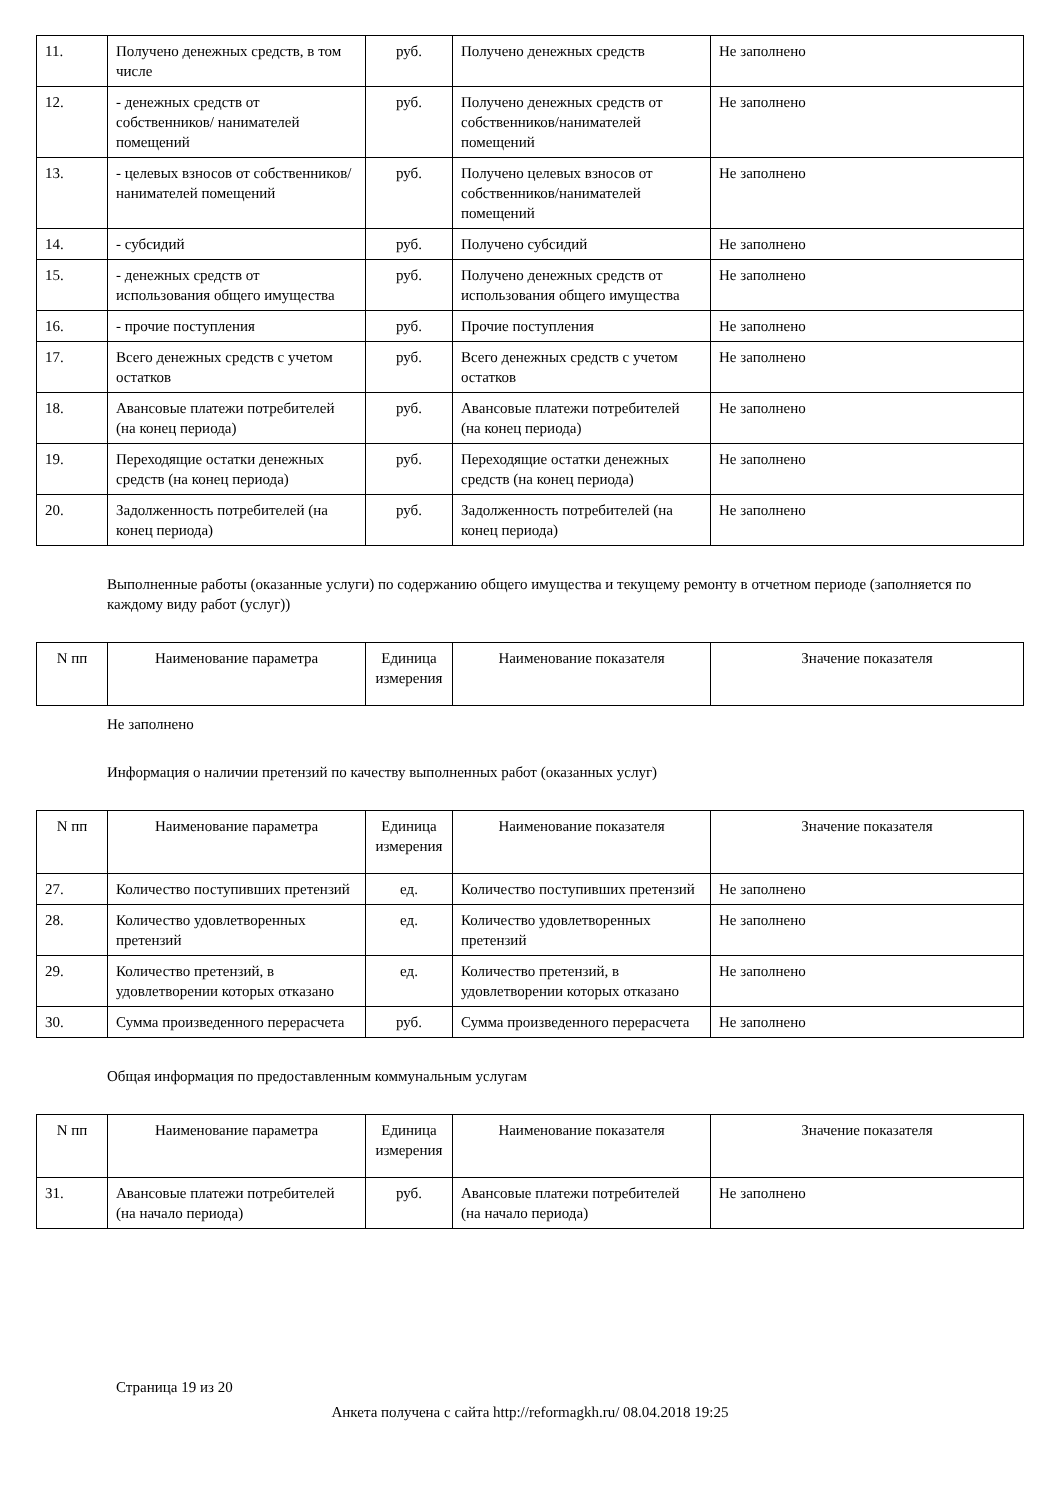| 11. | Получено денежных средств, в том числе | руб. | Получено денежных средств | Не заполнено |
| 12. | - денежных средств от собственников/ нанимателей помещений | руб. | Получено денежных средств от собственников/нанимателей помещений | Не заполнено |
| 13. | - целевых взносов от собственников/ нанимателей помещений | руб. | Получено целевых взносов от собственников/нанимателей помещений | Не заполнено |
| 14. | - субсидий | руб. | Получено субсидий | Не заполнено |
| 15. | - денежных средств от использования общего имущества | руб. | Получено денежных средств от использования общего имущества | Не заполнено |
| 16. | - прочие поступления | руб. | Прочие поступления | Не заполнено |
| 17. | Всего денежных средств с учетом остатков | руб. | Всего денежных средств с учетом остатков | Не заполнено |
| 18. | Авансовые платежи потребителей (на конец периода) | руб. | Авансовые платежи потребителей (на конец периода) | Не заполнено |
| 19. | Переходящие остатки денежных средств (на конец периода) | руб. | Переходящие остатки денежных средств (на конец периода) | Не заполнено |
| 20. | Задолженность потребителей (на конец периода) | руб. | Задолженность потребителей (на конец периода) | Не заполнено |
Выполненные работы (оказанные услуги) по содержанию общего имущества и текущему ремонту в отчетном периоде (заполняется по каждому виду работ (услуг))
| N пп | Наименование параметра | Единица измерения | Наименование показателя | Значение показателя |
| --- | --- | --- | --- | --- |
Не заполнено
Информация о наличии претензий по качеству выполненных работ (оказанных услуг)
| N пп | Наименование параметра | Единица измерения | Наименование показателя | Значение показателя |
| --- | --- | --- | --- | --- |
| 27. | Количество поступивших претензий | ед. | Количество поступивших претензий | Не заполнено |
| 28. | Количество удовлетворенных претензий | ед. | Количество удовлетворенных претензий | Не заполнено |
| 29. | Количество претензий, в удовлетворении которых отказано | ед. | Количество претензий, в удовлетворении которых отказано | Не заполнено |
| 30. | Сумма произведенного перерасчета | руб. | Сумма произведенного перерасчета | Не заполнено |
Общая информация по предоставленным коммунальным услугам
| N пп | Наименование параметра | Единица измерения | Наименование показателя | Значение показателя |
| --- | --- | --- | --- | --- |
| 31. | Авансовые платежи потребителей (на начало периода) | руб. | Авансовые платежи потребителей (на начало периода) | Не заполнено |
Страница 19 из 20
Анкета получена с сайта http://reformagkh.ru/ 08.04.2018 19:25